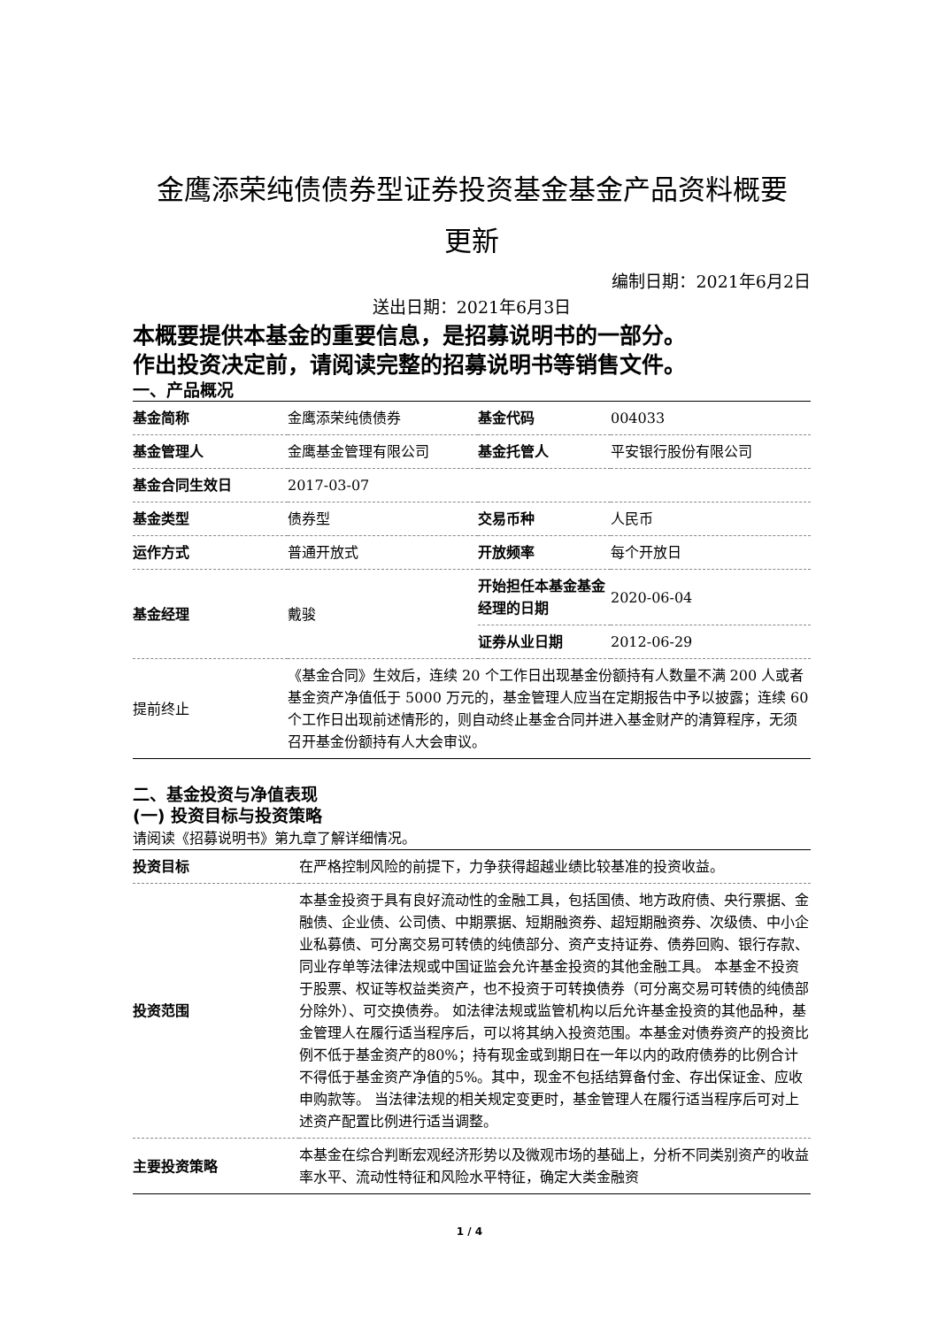金鹰添荣纯债债券型证券投资基金基金产品资料概要
更新
编制日期：2021年6月2日
送出日期：2021年6月3日
本概要提供本基金的重要信息，是招募说明书的一部分。
作出投资决定前，请阅读完整的招募说明书等销售文件。
一、产品概况
| 基金简称 | 金鹰添荣纯债债券 | 基金代码 | 004033 |
| 基金管理人 | 金鹰基金管理有限公司 | 基金托管人 | 平安银行股份有限公司 |
| 基金合同生效日 | 2017-03-07 | | |
| 基金类型 | 债券型 | 交易币种 | 人民币 |
| 运作方式 | 普通开放式 | 开放频率 | 每个开放日 |
| 基金经理 | 戴骏 | 开始担任本基金基金经理的日期 | 2020-06-04 |
| | | 证券从业日期 | 2012-06-29 |
| 提前终止 | 《基金合同》生效后，连续 20 个工作日出现基金份额持有人数量不满 200 人或者基金资产净值低于 5000 万元的，基金管理人应当在定期报告中予以披露；连续 60 个工作日出现前述情形的，则自动终止基金合同并进入基金财产的清算程序，无须召开基金份额持有人大会审议。 | | |
二、基金投资与净值表现
(一) 投资目标与投资策略
请阅读《招募说明书》第九章了解详细情况。
| 投资目标 | 在严格控制风险的前提下，力争获得超越业绩比较基准的投资收益。 |
| 投资范围 | 本基金投资于具有良好流动性的金融工具，包括国债、地方政府债、央行票据、金融债、企业债、公司债、中期票据、短期融资券、超短期融资券、次级债、中小企业私募债、可分离交易可转债的纯债部分、资产支持证券、债券回购、银行存款、同业存单等法律法规或中国证监会允许基金投资的其他金融工具。 本基金不投资于股票、权证等权益类资产，也不投资于可转换债券（可分离交易可转债的纯债部分除外）、可交换债券。 如法律法规或监管机构以后允许基金投资的其他品种，基金管理人在履行适当程序后，可以将其纳入投资范围。本基金对债券资产的投资比例不低于基金资产的80%；持有现金或到期日在一年以内的政府债券的比例合计不得低于基金资产净值的5%。其中，现金不包括结算备付金、存出保证金、应收申购款等。 当法律法规的相关规定变更时，基金管理人在履行适当程序后可对上述资产配置比例进行适当调整。 |
| 主要投资策略 | 本基金在综合判断宏观经济形势以及微观市场的基础上，分析不同类别资产的收益率水平、流动性特征和风险水平特征，确定大类金融资 |
1 / 4